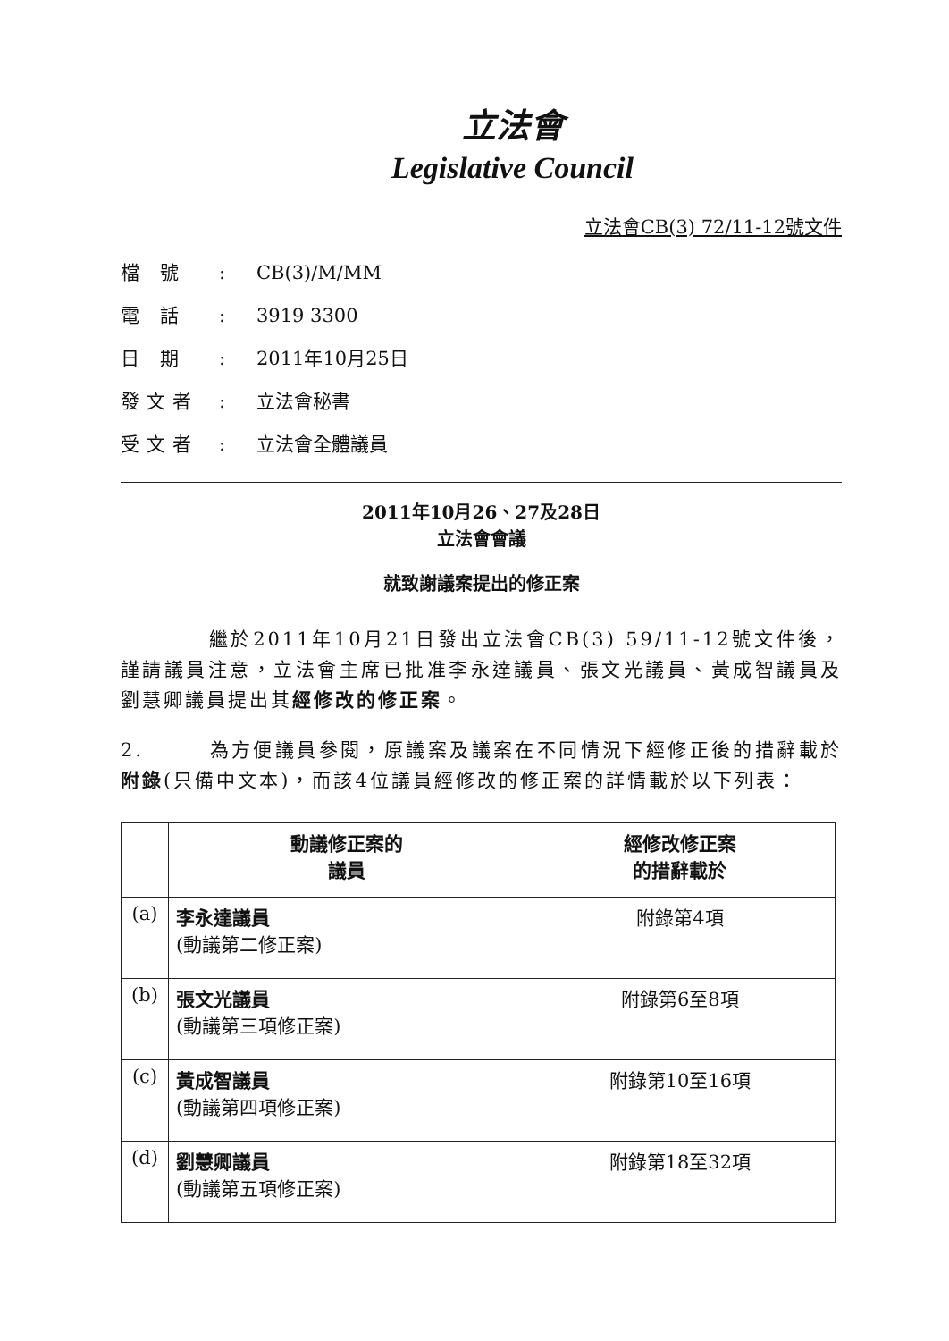立法會
Legislative Council
立法會CB(3) 72/11-12號文件
檔 號: CB(3)/M/MM
電 話: 3919 3300
日 期: 2011年10月25日
發文者: 立法會秘書
受文者: 立法會全體議員
2011年10月26、27及28日
立法會會議
就致謝議案提出的修正案
　　　　繼於2011年10月21日發出立法會CB(3) 59/11-12號文件後，謹請議員注意，立法會主席已批准李永達議員、張文光議員、黃成智議員及劉慧卿議員提出其經修改的修正案。
2.　　　為方便議員參閱，原議案及議案在不同情況下經修正後的措辭載於附錄(只備中文本)，而該4位議員經修改的修正案的詳情載於以下列表：
| | 動議修正案的 議員 | 經修改修正案 的措辭載於 |
| --- | --- | --- |
| (a) | 李永達議員 (動議第二修正案) | 附錄第4項 |
| (b) | 張文光議員 (動議第三項修正案) | 附錄第6至8項 |
| (c) | 黃成智議員 (動議第四項修正案) | 附錄第10至16項 |
| (d) | 劉慧卿議員 (動議第五項修正案) | 附錄第18至32項 |